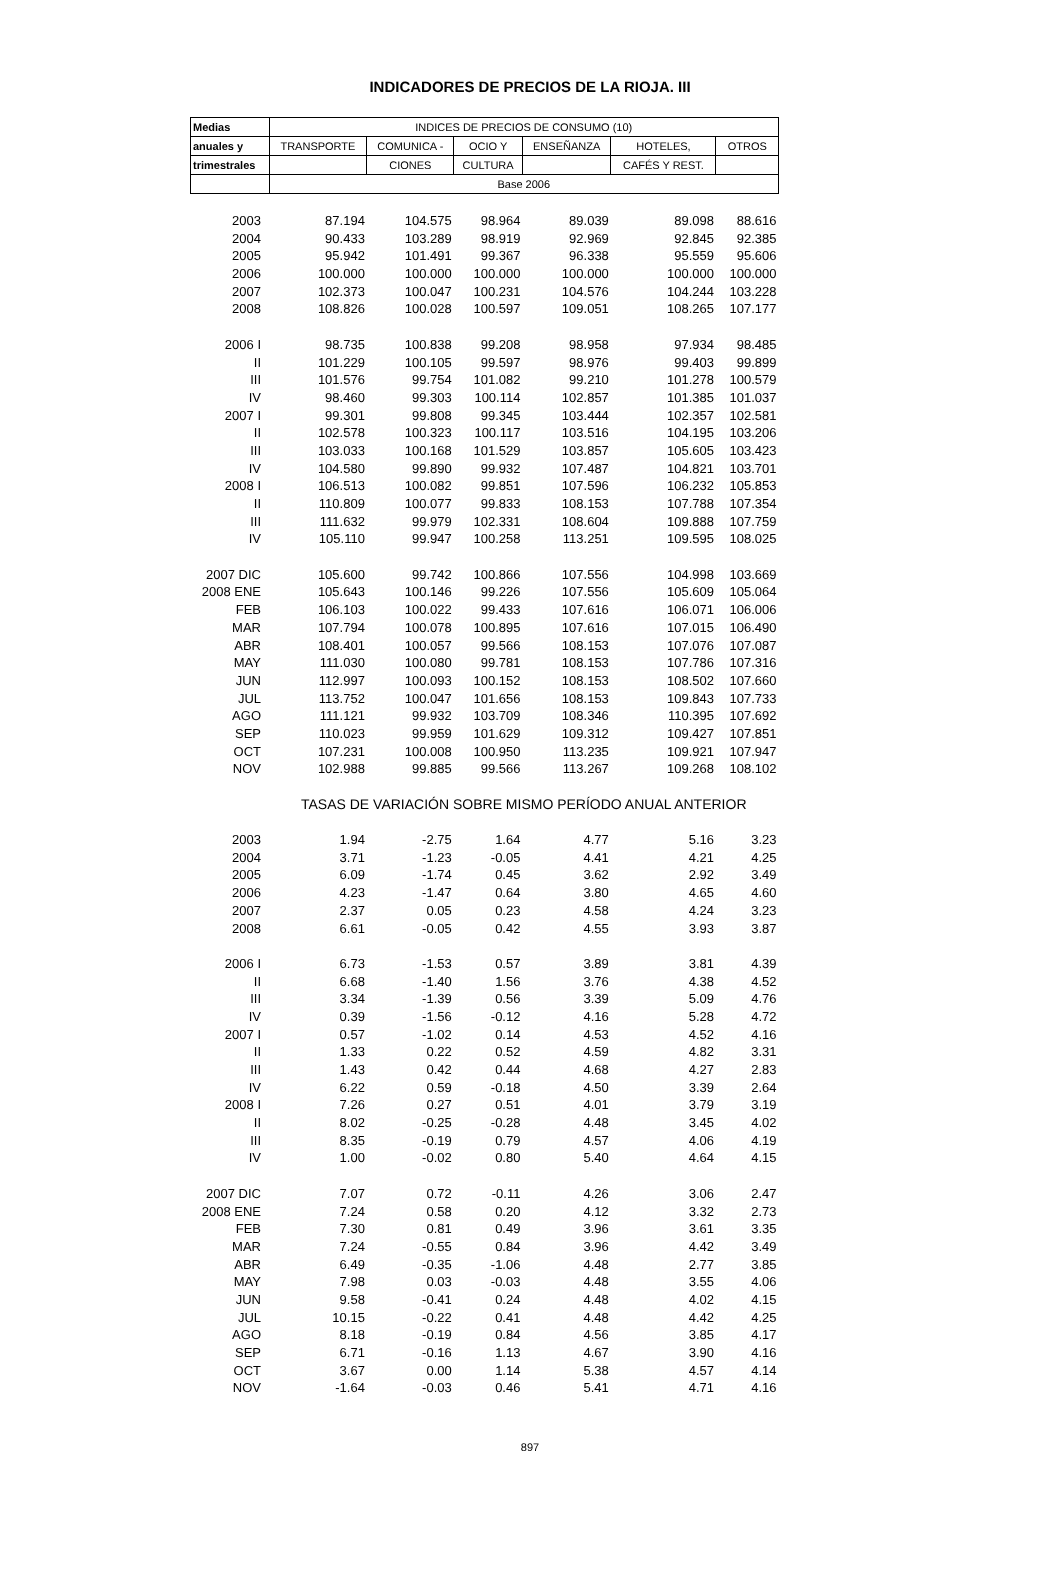INDICADORES DE PRECIOS DE LA RIOJA. III
| Medias | INDICES DE PRECIOS DE CONSUMO (10) | | | | | |
| --- | --- | --- | --- | --- | --- | --- |
| anuales y | TRANSPORTE | COMUNICA - | OCIO Y | ENSEÑANZA | HOTELES, | OTROS |
| trimestrales | | CIONES | CULTURA | | CAFÉS Y REST. | |
| | Base 2006 | | | | | |
| 2003 | 87.194 | 104.575 | 98.964 | 89.039 | 89.098 | 88.616 |
| 2004 | 90.433 | 103.289 | 98.919 | 92.969 | 92.845 | 92.385 |
| 2005 | 95.942 | 101.491 | 99.367 | 96.338 | 95.559 | 95.606 |
| 2006 | 100.000 | 100.000 | 100.000 | 100.000 | 100.000 | 100.000 |
| 2007 | 102.373 | 100.047 | 100.231 | 104.576 | 104.244 | 103.228 |
| 2008 | 108.826 | 100.028 | 100.597 | 109.051 | 108.265 | 107.177 |
| 2006 I | 98.735 | 100.838 | 99.208 | 98.958 | 97.934 | 98.485 |
| II | 101.229 | 100.105 | 99.597 | 98.976 | 99.403 | 99.899 |
| III | 101.576 | 99.754 | 101.082 | 99.210 | 101.278 | 100.579 |
| IV | 98.460 | 99.303 | 100.114 | 102.857 | 101.385 | 101.037 |
| 2007 I | 99.301 | 99.808 | 99.345 | 103.444 | 102.357 | 102.581 |
| II | 102.578 | 100.323 | 100.117 | 103.516 | 104.195 | 103.206 |
| III | 103.033 | 100.168 | 101.529 | 103.857 | 105.605 | 103.423 |
| IV | 104.580 | 99.890 | 99.932 | 107.487 | 104.821 | 103.701 |
| 2008 I | 106.513 | 100.082 | 99.851 | 107.596 | 106.232 | 105.853 |
| II | 110.809 | 100.077 | 99.833 | 108.153 | 107.788 | 107.354 |
| III | 111.632 | 99.979 | 102.331 | 108.604 | 109.888 | 107.759 |
| IV | 105.110 | 99.947 | 100.258 | 113.251 | 109.595 | 108.025 |
| 2007 DIC | 105.600 | 99.742 | 100.866 | 107.556 | 104.998 | 103.669 |
| 2008 ENE | 105.643 | 100.146 | 99.226 | 107.556 | 105.609 | 105.064 |
| FEB | 106.103 | 100.022 | 99.433 | 107.616 | 106.071 | 106.006 |
| MAR | 107.794 | 100.078 | 100.895 | 107.616 | 107.015 | 106.490 |
| ABR | 108.401 | 100.057 | 99.566 | 108.153 | 107.076 | 107.087 |
| MAY | 111.030 | 100.080 | 99.781 | 108.153 | 107.786 | 107.316 |
| JUN | 112.997 | 100.093 | 100.152 | 108.153 | 108.502 | 107.660 |
| JUL | 113.752 | 100.047 | 101.656 | 108.153 | 109.843 | 107.733 |
| AGO | 111.121 | 99.932 | 103.709 | 108.346 | 110.395 | 107.692 |
| SEP | 110.023 | 99.959 | 101.629 | 109.312 | 109.427 | 107.851 |
| OCT | 107.231 | 100.008 | 100.950 | 113.235 | 109.921 | 107.947 |
| NOV | 102.988 | 99.885 | 99.566 | 113.267 | 109.268 | 108.102 |
| | TASAS DE VARIACIÓN SOBRE MISMO PERÍODO ANUAL ANTERIOR | | | | | |
| 2003 | 1.94 | -2.75 | 1.64 | 4.77 | 5.16 | 3.23 |
| 2004 | 3.71 | -1.23 | -0.05 | 4.41 | 4.21 | 4.25 |
| 2005 | 6.09 | -1.74 | 0.45 | 3.62 | 2.92 | 3.49 |
| 2006 | 4.23 | -1.47 | 0.64 | 3.80 | 4.65 | 4.60 |
| 2007 | 2.37 | 0.05 | 0.23 | 4.58 | 4.24 | 3.23 |
| 2008 | 6.61 | -0.05 | 0.42 | 4.55 | 3.93 | 3.87 |
| 2006 I | 6.73 | -1.53 | 0.57 | 3.89 | 3.81 | 4.39 |
| II | 6.68 | -1.40 | 1.56 | 3.76 | 4.38 | 4.52 |
| III | 3.34 | -1.39 | 0.56 | 3.39 | 5.09 | 4.76 |
| IV | 0.39 | -1.56 | -0.12 | 4.16 | 5.28 | 4.72 |
| 2007 I | 0.57 | -1.02 | 0.14 | 4.53 | 4.52 | 4.16 |
| II | 1.33 | 0.22 | 0.52 | 4.59 | 4.82 | 3.31 |
| III | 1.43 | 0.42 | 0.44 | 4.68 | 4.27 | 2.83 |
| IV | 6.22 | 0.59 | -0.18 | 4.50 | 3.39 | 2.64 |
| 2008 I | 7.26 | 0.27 | 0.51 | 4.01 | 3.79 | 3.19 |
| II | 8.02 | -0.25 | -0.28 | 4.48 | 3.45 | 4.02 |
| III | 8.35 | -0.19 | 0.79 | 4.57 | 4.06 | 4.19 |
| IV | 1.00 | -0.02 | 0.80 | 5.40 | 4.64 | 4.15 |
| 2007 DIC | 7.07 | 0.72 | -0.11 | 4.26 | 3.06 | 2.47 |
| 2008 ENE | 7.24 | 0.58 | 0.20 | 4.12 | 3.32 | 2.73 |
| FEB | 7.30 | 0.81 | 0.49 | 3.96 | 3.61 | 3.35 |
| MAR | 7.24 | -0.55 | 0.84 | 3.96 | 4.42 | 3.49 |
| ABR | 6.49 | -0.35 | -1.06 | 4.48 | 2.77 | 3.85 |
| MAY | 7.98 | 0.03 | -0.03 | 4.48 | 3.55 | 4.06 |
| JUN | 9.58 | -0.41 | 0.24 | 4.48 | 4.02 | 4.15 |
| JUL | 10.15 | -0.22 | 0.41 | 4.48 | 4.42 | 4.25 |
| AGO | 8.18 | -0.19 | 0.84 | 4.56 | 3.85 | 4.17 |
| SEP | 6.71 | -0.16 | 1.13 | 4.67 | 3.90 | 4.16 |
| OCT | 3.67 | 0.00 | 1.14 | 5.38 | 4.57 | 4.14 |
| NOV | -1.64 | -0.03 | 0.46 | 5.41 | 4.71 | 4.16 |
897